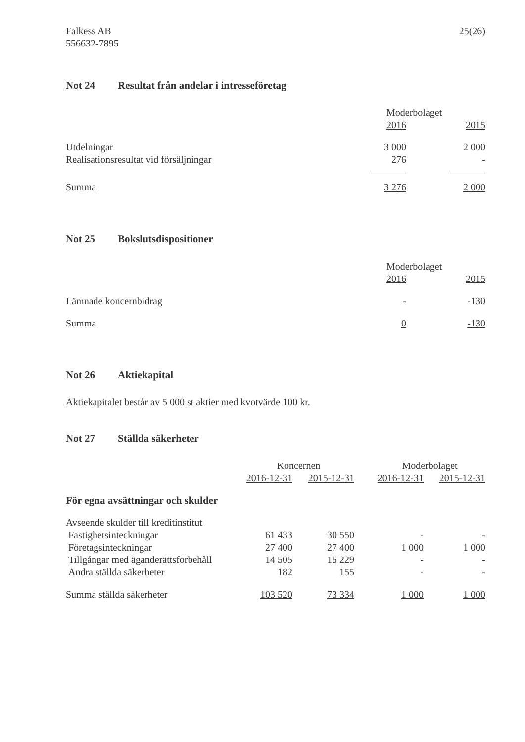Falkess AB
556632-7895
25(26)
Not 24 Resultat från andelar i intresseföretag
| | Moderbolaget | | |
| --- | --- | --- | --- |
| | 2016 | | 2015 |
| Utdelningar | 3 000 | | 2 000 |
| Realisationsresultat vid försäljningar | 276 | | - |
| Summa | 3 276 | | 2 000 |
Not 25 Bokslutsdispositioner
| | Moderbolaget | | |
| --- | --- | --- | --- |
| | 2016 | | 2015 |
| Lämnade koncernbidrag | - | | -130 |
| Summa | 0 | | -130 |
Not 26 Aktiekapital
Aktiekapitalet består av 5 000 st aktier med kvotvärde 100 kr.
Not 27 Ställda säkerheter
| | Koncernen | | | Moderbolaget | |
| --- | --- | --- | --- | --- | --- |
| | 2016-12-31 | 2015-12-31 | | 2016-12-31 | 2015-12-31 |
| För egna avsättningar och skulder | | | | | |
| Avseende skulder till kreditinstitut | | | | | |
| Fastighetsinteckningar | 61 433 | 30 550 | | - | - |
| Företagsinteckningar | 27 400 | 27 400 | | 1 000 | 1 000 |
| Tillgångar med äganderättsförbehåll | 14 505 | 15 229 | | - | - |
| Andra ställda säkerheter | 182 | 155 | | - | - |
| Summa ställda säkerheter | 103 520 | 73 334 | | 1 000 | 1 000 |